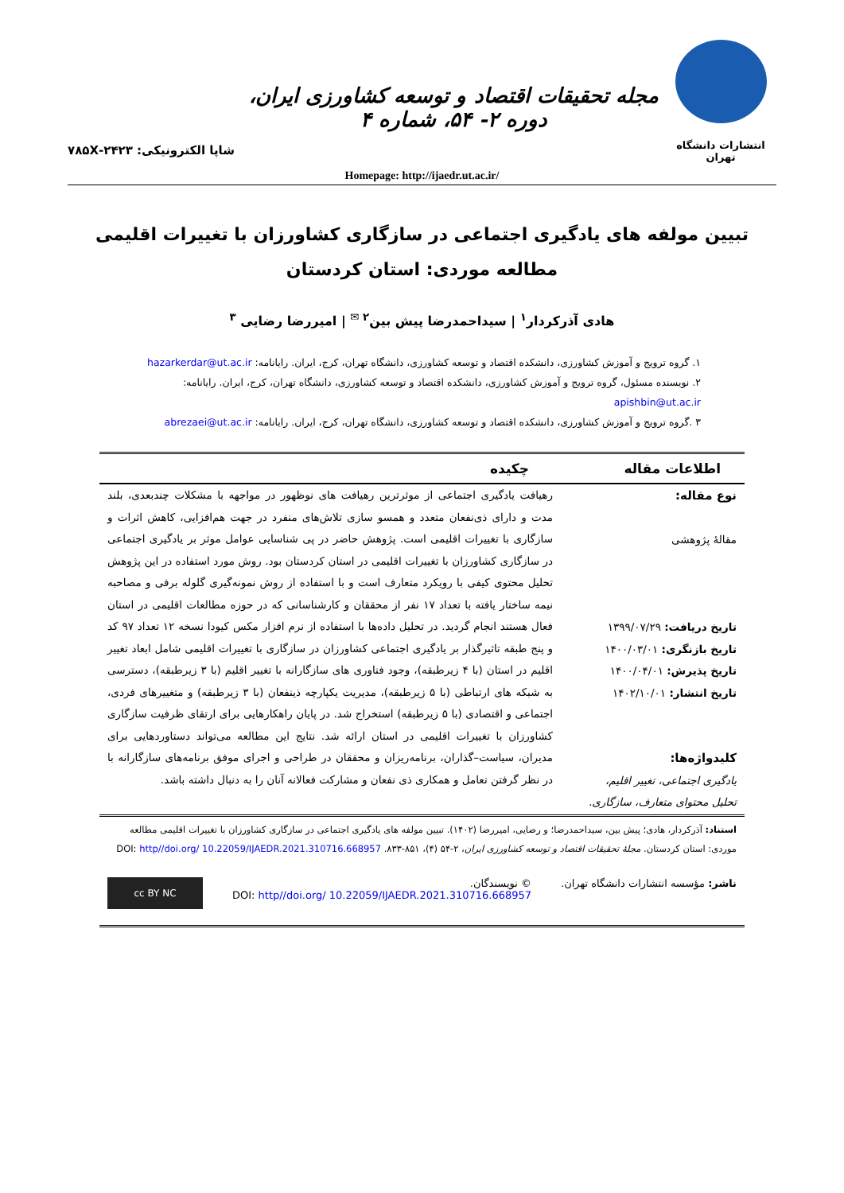انتشارات دانشگاه تهران
مجله تحقیقات اقتصاد و توسعه کشاورزی ایران، دوره ۲- ۵۴، شماره ۴
شاپا الکترونیکی: ۲۴۲۳-۷۸۵X
Homepage: http://ijaedr.ut.ac.ir/
تبیین مولفه های یادگیری اجتماعی در سازگاری کشاورزان با تغییرات اقلیمی
مطالعه موردی: استان کردستان
هادی آذرکردار<sup>۱</sup> | سیداحمدرضا پیش بین<sup>۲ ✉</sup> | امیررضا رضایی <sup>۳</sup>
۱. گروه ترویج و آموزش کشاورزی، دانشکده اقتصاد و توسعه کشاورزی، دانشگاه تهران، کرج، ایران. رایانامه: hazarkerdar@ut.ac.ir
۲. نویسنده مسئول، گروه ترویج و آموزش کشاورزی، دانشکده اقتصاد و توسعه کشاورزی، دانشگاه تهران، کرج، ایران. رایانامه: apishbin@ut.ac.ir
۳ .گروه ترویج و آموزش کشاورزی، دانشکده اقتصاد و توسعه کشاورزی، دانشگاه تهران، کرج، ایران. رایانامه: abrezaei@ut.ac.ir
| اطلاعات مقاله | چکیده |
| --- | --- |
| نوع مقاله: مقالهٔ پژوهشی تاریخ دریافت: ۱۳۹۹/۰۷/۲۹ تاریخ بازنگری: ۱۴۰۰/۰۳/۰۱ تاریخ پذیرش: ۱۴۰۰/۰۴/۰۱ تاریخ انتشار: ۱۴۰۲/۱۰/۰۱ کلیدواژه‌ها: یادگیری اجتماعی، تغییر اقلیم، تحلیل محتوای متعارف، سازگاری. | رهیافت یادگیری اجتماعی از موثرترین رهیافت های نوظهور در مواجهه با مشکلات چندبعدی، بلند مدت و دارای ذی‌نفعان متعدد و همسو سازی تلاش‌های منفرد در جهت هم‌افزایی، کاهش اثرات و سازگاری با تغییرات اقلیمی است. پژوهش حاضر در پی شناسایی عوامل موثر بر یادگیری اجتماعی در سازگاری کشاورزان با تغییرات اقلیمی در استان کردستان بود. روش مورد استفاده در این پژوهش تحلیل محتوی کیفی با رویکرد متعارف است و با استفاده از روش نمونه‌گیری گلوله برفی و مصاحبه نیمه ساختار یافته با تعداد ۱۷ نفر از محققان و کارشناسانی که در حوزه مطالعات اقلیمی در استان فعال هستند انجام گردید. در تحلیل داده‌ها با استفاده از نرم افزار مکس کیودا نسخه ۱۲ تعداد ۹۷ کد و پنج طبقه تاثیرگذار بر یادگیری اجتماعی کشاورزان در سازگاری با تغییرات اقلیمی شامل ابعاد تغییر اقلیم در استان (با ۴ زیرطبقه)، وجود فناوری های سازگارانه با تغییر اقلیم (با ۳ زیرطبقه)، دسترسی به شبکه های ارتباطی (با ۵ زیرطبقه)، مدیریت یکپارچه ذینفعان (با ۳ زیرطبقه) و متغییرهای فردی، اجتماعی و اقتصادی (با ۵ زیرطبقه) استخراج شد. در پایان راهکارهایی برای ارتقای ظرفیت سازگاری کشاورزان با تغییرات اقلیمی در استان ارائه شد. نتایج این مطالعه می‌تواند دستاوردهایی برای مدیران، سیاست–گذاران، برنامه‌ریزان و محققان در طراحی و اجرای موفق برنامه‌های سازگارانه با در نظر گرفتن تعامل و همکاری ذی نفعان و مشارکت فعالانه آنان را به دنبال داشته باشد. |
استناد: آذرکردار، هادی؛ پیش بین، سیداحمدرضا؛ و رضایی، امیررضا (۱۴۰۲). تبیین مولفه های یادگیری اجتماعی در سازگاری کشاورزان با تغییرات اقلیمی مطالعه موردی: استان کردستان. مجلهٔ تحقیقات اقتصاد و توسعه کشاورزی ایران، ۲-۵۴ (۴)، ۸۵۱-۸۳۳. DOI: http//doi.org/ 10.22059/IJAEDR.2021.310716.668957
ناشر: مؤسسه انتشارات دانشگاه تهران.
© نویسندگان.
DOI: http//doi.org/ 10.22059/IJAEDR.2021.310716.668957
cc BY NC